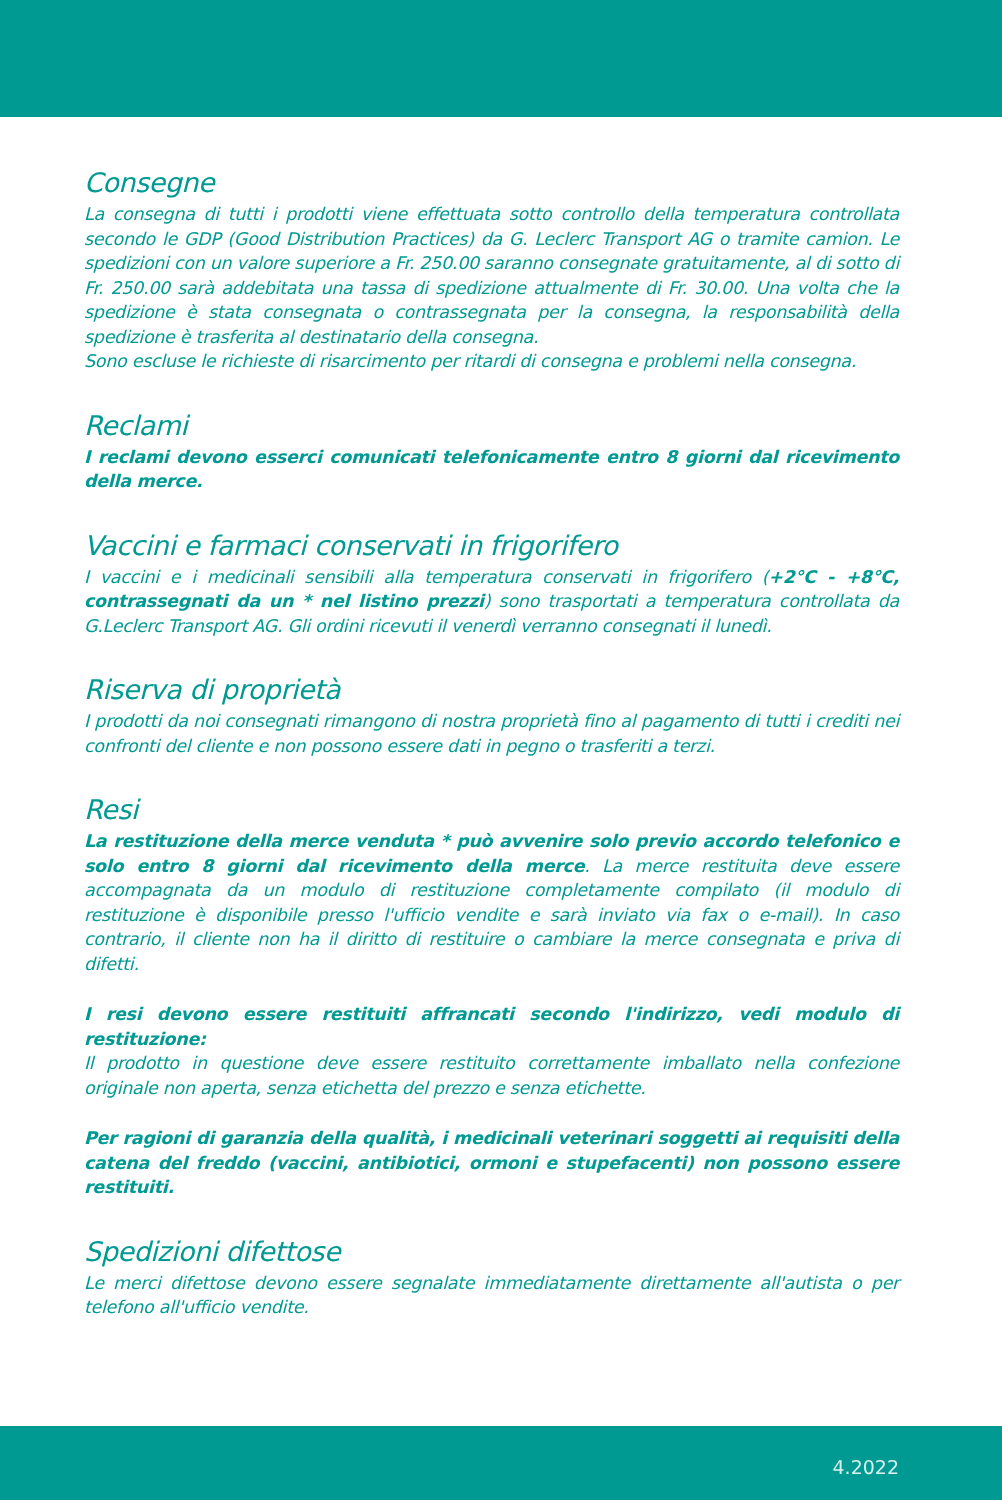Consegne
La consegna di tutti i prodotti viene effettuata sotto controllo della temperatura controllata secondo le GDP (Good Distribution Practices) da G. Leclerc Transport AG o tramite camion. Le spedizioni con un valore superiore a Fr. 250.00 saranno consegnate gratuitamente, al di sotto di Fr. 250.00 sarà addebitata una tassa di spedizione attualmente di Fr. 30.00. Una volta che la spedizione è stata consegnata o contrassegnata per la consegna, la responsabilità della spedizione è trasferita al destinatario della consegna.
Sono escluse le richieste di risarcimento per ritardi di consegna e problemi nella consegna.
Reclami
I reclami devono esserci comunicati telefonicamente entro 8 giorni dal ricevimento della merce.
Vaccini e farmaci conservati in frigorifero
I vaccini e i medicinali sensibili alla temperatura conservati in frigorifero (+2°C - +8°C, contrassegnati da un * nel listino prezzi) sono trasportati a temperatura controllata da G.Leclerc Transport AG. Gli ordini ricevuti il venerdì verranno consegnati il lunedì.
Riserva di proprietà
I prodotti da noi consegnati rimangono di nostra proprietà fino al pagamento di tutti i crediti nei confronti del cliente e non possono essere dati in pegno o trasferiti a terzi.
Resi
La restituzione della merce venduta * può avvenire solo previo accordo telefonico e solo entro 8 giorni dal ricevimento della merce. La merce restituita deve essere accompagnata da un modulo di restituzione completamente compilato (il modulo di restituzione è disponibile presso l'ufficio vendite e sarà inviato via fax o e-mail). In caso contrario, il cliente non ha il diritto di restituire o cambiare la merce consegnata e priva di difetti.
I resi devono essere restituiti affrancati secondo l'indirizzo, vedi modulo di restituzione:
Il prodotto in questione deve essere restituito correttamente imballato nella confezione originale non aperta, senza etichetta del prezzo e senza etichette.
Per ragioni di garanzia della qualità, i medicinali veterinari soggetti ai requisiti della catena del freddo (vaccini, antibiotici, ormoni e stupefacenti) non possono essere restituiti.
Spedizioni difettose
Le merci difettose devono essere segnalate immediatamente direttamente all'autista o per telefono all'ufficio vendite.
4.2022